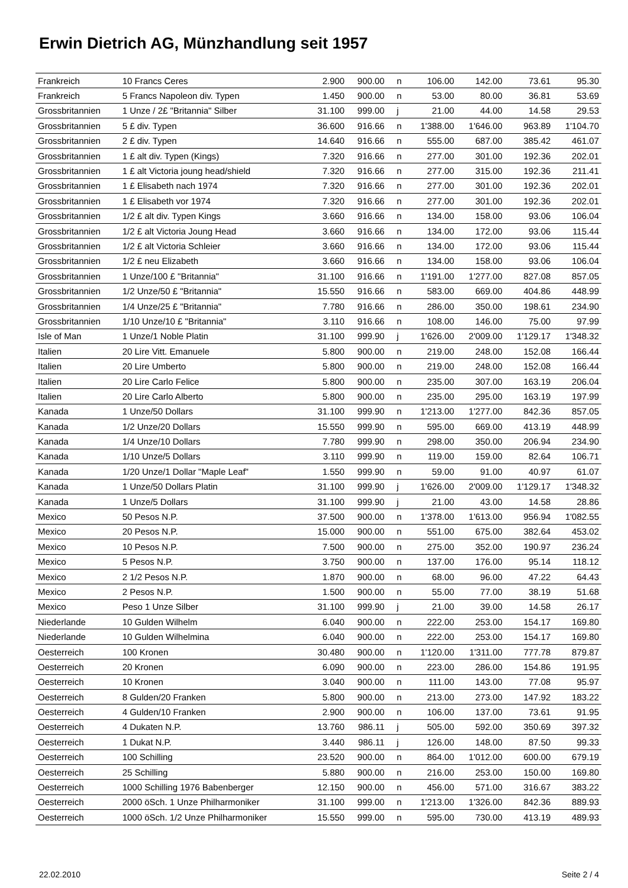Erwin Dietrich AG, Münzhandlung seit 1957
| Frankreich | 10 Francs Ceres | 2.900 | 900.00 | n | 106.00 | 142.00 | 73.61 | 95.30 |
| Frankreich | 5 Francs Napoleon div. Typen | 1.450 | 900.00 | n | 53.00 | 80.00 | 36.81 | 53.69 |
| Grossbritannien | 1 Unze / 2£ "Britannia" Silber | 31.100 | 999.00 | j | 21.00 | 44.00 | 14.58 | 29.53 |
| Grossbritannien | 5 £ div. Typen | 36.600 | 916.66 | n | 1'388.00 | 1'646.00 | 963.89 | 1'104.70 |
| Grossbritannien | 2 £ div. Typen | 14.640 | 916.66 | n | 555.00 | 687.00 | 385.42 | 461.07 |
| Grossbritannien | 1 £ alt div. Typen (Kings) | 7.320 | 916.66 | n | 277.00 | 301.00 | 192.36 | 202.01 |
| Grossbritannien | 1 £ alt Victoria joung head/shield | 7.320 | 916.66 | n | 277.00 | 315.00 | 192.36 | 211.41 |
| Grossbritannien | 1 £ Elisabeth nach 1974 | 7.320 | 916.66 | n | 277.00 | 301.00 | 192.36 | 202.01 |
| Grossbritannien | 1 £ Elisabeth vor 1974 | 7.320 | 916.66 | n | 277.00 | 301.00 | 192.36 | 202.01 |
| Grossbritannien | 1/2 £ alt div. Typen Kings | 3.660 | 916.66 | n | 134.00 | 158.00 | 93.06 | 106.04 |
| Grossbritannien | 1/2 £ alt Victoria Joung Head | 3.660 | 916.66 | n | 134.00 | 172.00 | 93.06 | 115.44 |
| Grossbritannien | 1/2 £ alt Victoria Schleier | 3.660 | 916.66 | n | 134.00 | 172.00 | 93.06 | 115.44 |
| Grossbritannien | 1/2 £ neu Elizabeth | 3.660 | 916.66 | n | 134.00 | 158.00 | 93.06 | 106.04 |
| Grossbritannien | 1 Unze/100 £ "Britannia" | 31.100 | 916.66 | n | 1'191.00 | 1'277.00 | 827.08 | 857.05 |
| Grossbritannien | 1/2 Unze/50 £ "Britannia" | 15.550 | 916.66 | n | 583.00 | 669.00 | 404.86 | 448.99 |
| Grossbritannien | 1/4 Unze/25 £ "Britannia" | 7.780 | 916.66 | n | 286.00 | 350.00 | 198.61 | 234.90 |
| Grossbritannien | 1/10 Unze/10 £ "Britannia" | 3.110 | 916.66 | n | 108.00 | 146.00 | 75.00 | 97.99 |
| Isle of Man | 1 Unze/1 Noble Platin | 31.100 | 999.90 | j | 1'626.00 | 2'009.00 | 1'129.17 | 1'348.32 |
| Italien | 20 Lire Vitt. Emanuele | 5.800 | 900.00 | n | 219.00 | 248.00 | 152.08 | 166.44 |
| Italien | 20 Lire Umberto | 5.800 | 900.00 | n | 219.00 | 248.00 | 152.08 | 166.44 |
| Italien | 20 Lire Carlo Felice | 5.800 | 900.00 | n | 235.00 | 307.00 | 163.19 | 206.04 |
| Italien | 20 Lire Carlo Alberto | 5.800 | 900.00 | n | 235.00 | 295.00 | 163.19 | 197.99 |
| Kanada | 1 Unze/50 Dollars | 31.100 | 999.90 | n | 1'213.00 | 1'277.00 | 842.36 | 857.05 |
| Kanada | 1/2 Unze/20 Dollars | 15.550 | 999.90 | n | 595.00 | 669.00 | 413.19 | 448.99 |
| Kanada | 1/4 Unze/10 Dollars | 7.780 | 999.90 | n | 298.00 | 350.00 | 206.94 | 234.90 |
| Kanada | 1/10 Unze/5 Dollars | 3.110 | 999.90 | n | 119.00 | 159.00 | 82.64 | 106.71 |
| Kanada | 1/20 Unze/1 Dollar "Maple Leaf" | 1.550 | 999.90 | n | 59.00 | 91.00 | 40.97 | 61.07 |
| Kanada | 1 Unze/50 Dollars Platin | 31.100 | 999.90 | j | 1'626.00 | 2'009.00 | 1'129.17 | 1'348.32 |
| Kanada | 1 Unze/5 Dollars | 31.100 | 999.90 | j | 21.00 | 43.00 | 14.58 | 28.86 |
| Mexico | 50 Pesos N.P. | 37.500 | 900.00 | n | 1'378.00 | 1'613.00 | 956.94 | 1'082.55 |
| Mexico | 20 Pesos N.P. | 15.000 | 900.00 | n | 551.00 | 675.00 | 382.64 | 453.02 |
| Mexico | 10 Pesos N.P. | 7.500 | 900.00 | n | 275.00 | 352.00 | 190.97 | 236.24 |
| Mexico | 5 Pesos N.P. | 3.750 | 900.00 | n | 137.00 | 176.00 | 95.14 | 118.12 |
| Mexico | 2 1/2 Pesos N.P. | 1.870 | 900.00 | n | 68.00 | 96.00 | 47.22 | 64.43 |
| Mexico | 2 Pesos N.P. | 1.500 | 900.00 | n | 55.00 | 77.00 | 38.19 | 51.68 |
| Mexico | Peso 1 Unze Silber | 31.100 | 999.90 | j | 21.00 | 39.00 | 14.58 | 26.17 |
| Niederlande | 10 Gulden Wilhelm | 6.040 | 900.00 | n | 222.00 | 253.00 | 154.17 | 169.80 |
| Niederlande | 10 Gulden Wilhelmina | 6.040 | 900.00 | n | 222.00 | 253.00 | 154.17 | 169.80 |
| Oesterreich | 100 Kronen | 30.480 | 900.00 | n | 1'120.00 | 1'311.00 | 777.78 | 879.87 |
| Oesterreich | 20 Kronen | 6.090 | 900.00 | n | 223.00 | 286.00 | 154.86 | 191.95 |
| Oesterreich | 10 Kronen | 3.040 | 900.00 | n | 111.00 | 143.00 | 77.08 | 95.97 |
| Oesterreich | 8 Gulden/20 Franken | 5.800 | 900.00 | n | 213.00 | 273.00 | 147.92 | 183.22 |
| Oesterreich | 4 Gulden/10 Franken | 2.900 | 900.00 | n | 106.00 | 137.00 | 73.61 | 91.95 |
| Oesterreich | 4 Dukaten N.P. | 13.760 | 986.11 | j | 505.00 | 592.00 | 350.69 | 397.32 |
| Oesterreich | 1 Dukat N.P. | 3.440 | 986.11 | j | 126.00 | 148.00 | 87.50 | 99.33 |
| Oesterreich | 100 Schilling | 23.520 | 900.00 | n | 864.00 | 1'012.00 | 600.00 | 679.19 |
| Oesterreich | 25 Schilling | 5.880 | 900.00 | n | 216.00 | 253.00 | 150.00 | 169.80 |
| Oesterreich | 1000 Schilling 1976 Babenberger | 12.150 | 900.00 | n | 456.00 | 571.00 | 316.67 | 383.22 |
| Oesterreich | 2000 öSch. 1 Unze Philharmoniker | 31.100 | 999.00 | n | 1'213.00 | 1'326.00 | 842.36 | 889.93 |
| Oesterreich | 1000 öSch. 1/2 Unze Philharmoniker | 15.550 | 999.00 | n | 595.00 | 730.00 | 413.19 | 489.93 |
22.02.2010 Seite 2 / 4